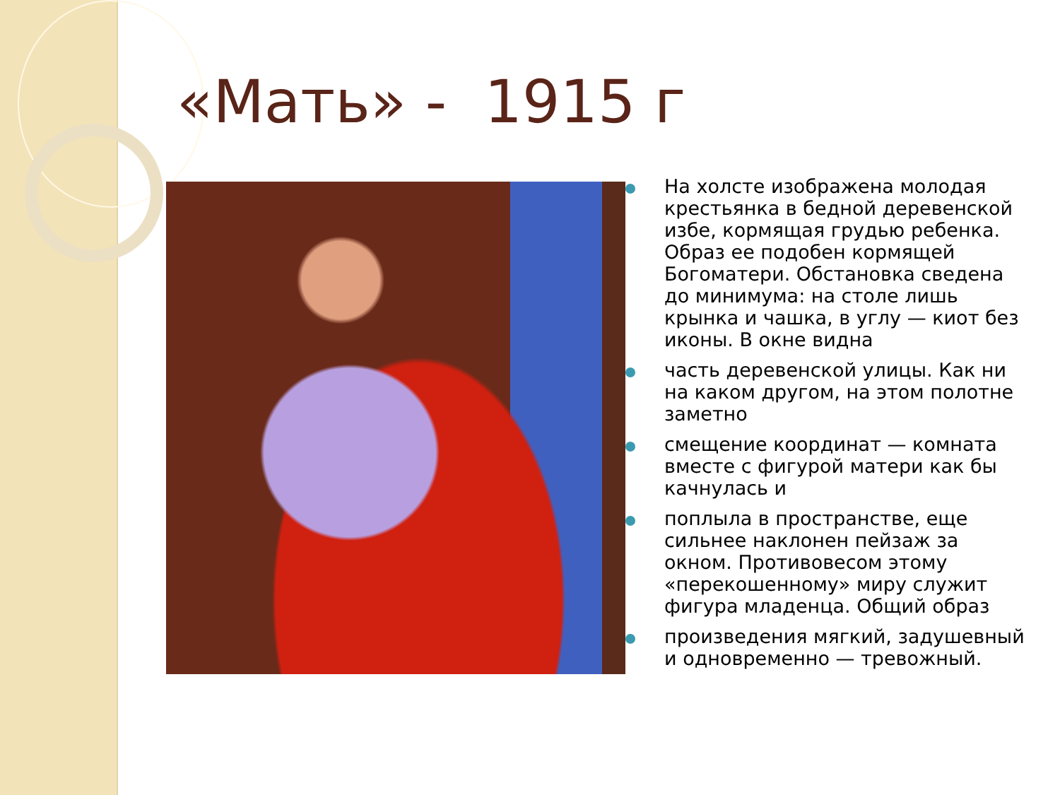«Мать» - 1915 г
На холсте изображена молодая крестьянка в бедной деревенской избе, кормящая грудью ребенка. Образ ее подобен кормящей Богоматери. Обстановка сведена до минимума: на столе лишь крынка и чашка, в углу — киот без иконы. В окне видна
часть деревенской улицы. Как ни на каком другом, на этом полотне заметно
смещение координат — комната вместе с фигурой матери как бы качнулась и
поплыла в пространстве, еще сильнее наклонен пейзаж за окном. Противовесом этому «перекошенному» миру служит фигура младенца. Общий образ
произведения мягкий, задушевный и одновременно — тревожный.